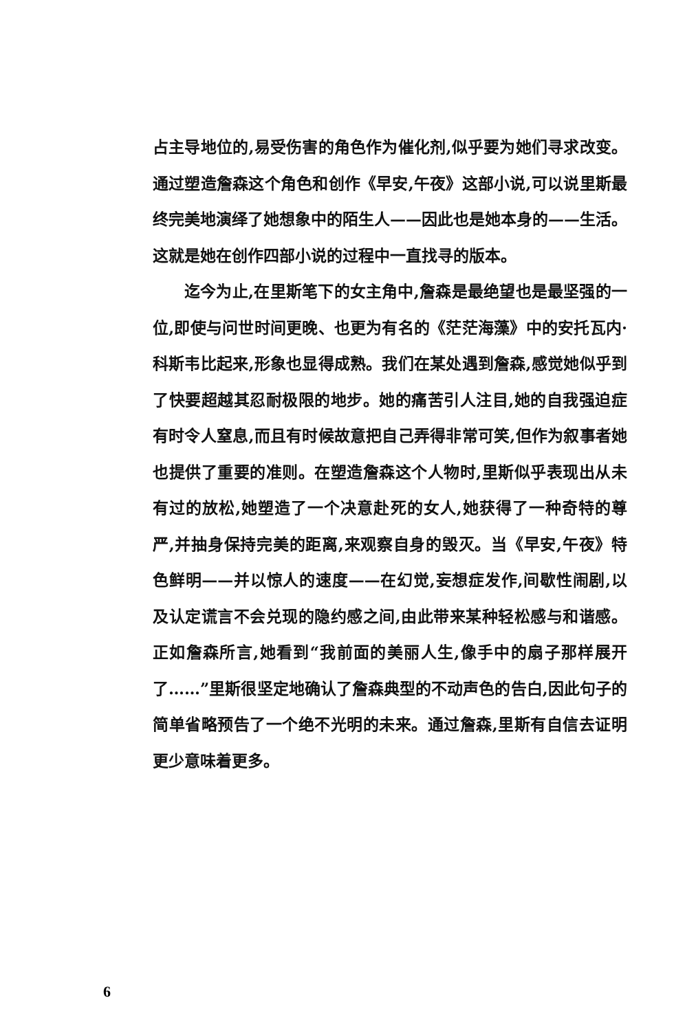占主导地位的,易受伤害的角色作为催化剂,似乎要为她们寻求改变。通过塑造詹森这个角色和创作《早安,午夜》这部小说,可以说里斯最终完美地演绎了她想象中的陌生人——因此也是她本身的——生活。这就是她在创作四部小说的过程中一直找寻的版本。
迄今为止,在里斯笔下的女主角中,詹森是最绝望也是最坚强的一位,即使与问世时间更晚、也更为有名的《茫茫海藻》中的安托瓦内·科斯韦比起来,形象也显得成熟。我们在某处遇到詹森,感觉她似乎到了快要超越其忍耐极限的地步。她的痛苦引人注目,她的自我强迫症有时令人窒息,而且有时候故意把自己弄得非常可笑,但作为叙事者她也提供了重要的准则。在塑造詹森这个人物时,里斯似乎表现出从未有过的放松,她塑造了一个决意赴死的女人,她获得了一种奇特的尊严,并抽身保持完美的距离,来观察自身的毁灭。当《早安,午夜》特色鲜明——并以惊人的速度——在幻觉,妄想症发作,间歇性闹剧,以及认定谎言不会兑现的隐约感之间,由此带来某种轻松感与和谐感。正如詹森所言,她看到“我前面的美丽人生,像手中的扇子那样展开了……”里斯很坚定地确认了詹森典型的不动声色的告白,因此句子的简单省略预告了一个绝不光明的未来。通过詹森,里斯有自信去证明更少意味着更多。
6